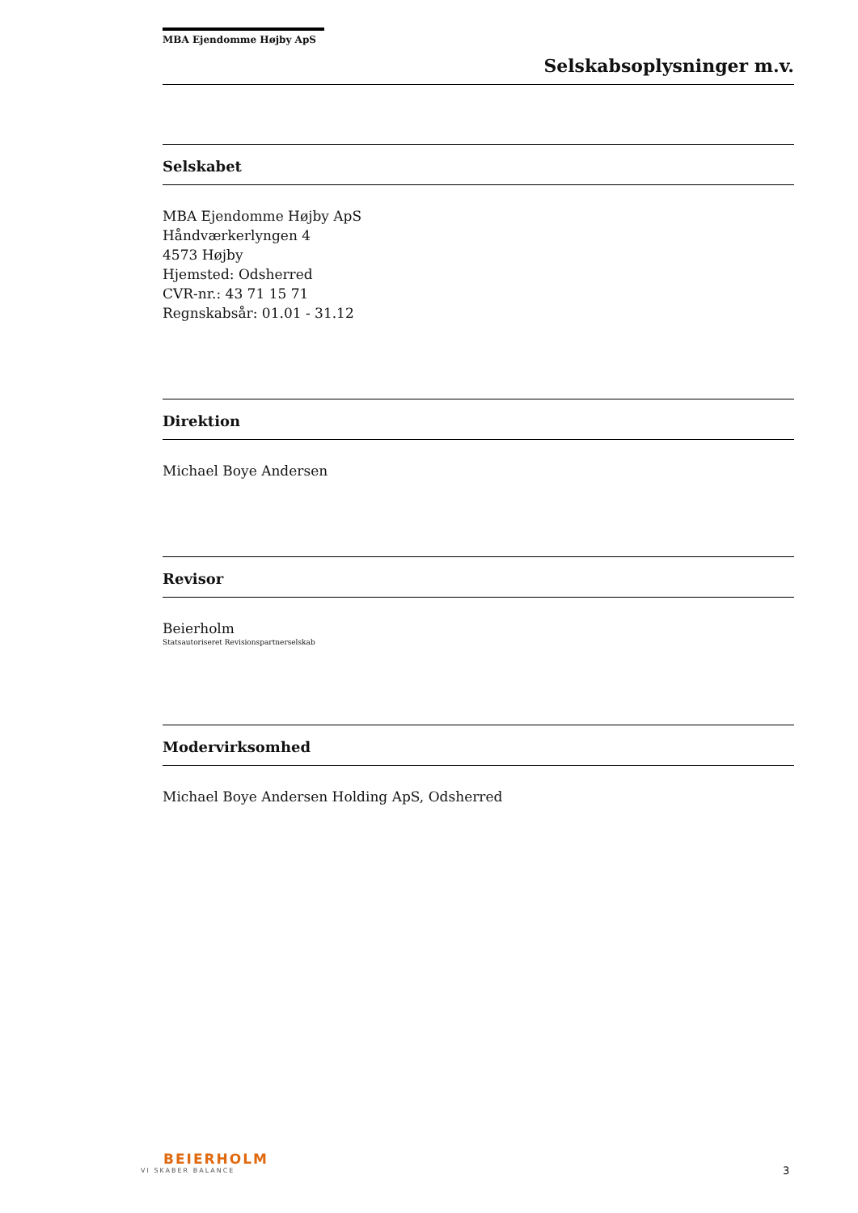MBA Ejendomme Højby ApS
Selskabsoplysninger m.v.
Selskabet
MBA Ejendomme Højby ApS
Håndværkerlyngen 4
4573 Højby
Hjemsted: Odsherred
CVR-nr.: 43 71 15 71
Regnskabsår: 01.01 - 31.12
Direktion
Michael Boye Andersen
Revisor
Beierholm
Statsautoriseret Revisionspartnerselskab
Modervirksomhed
Michael Boye Andersen Holding ApS, Odsherred
BEIERHOLM
VI SKABER BALANCE
3